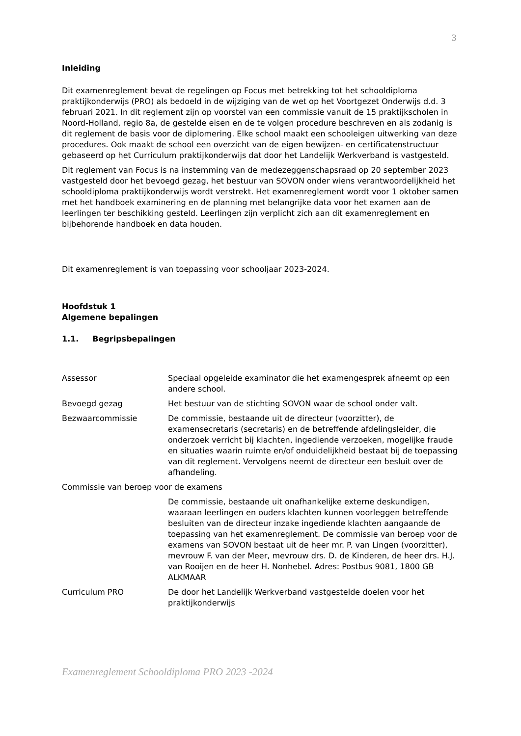3
Inleiding
Dit examenreglement bevat de regelingen op Focus met betrekking tot het schooldiploma praktijkonderwijs (PRO) als bedoeld in de wijziging van de wet op het Voortgezet Onderwijs d.d. 3 februari 2021. In dit reglement zijn op voorstel van een commissie vanuit de 15 praktijkscholen in Noord-Holland, regio 8a, de gestelde eisen en de te volgen procedure beschreven en als zodanig is dit reglement de basis voor de diplomering. Elke school maakt een schooleigen uitwerking van deze procedures. Ook maakt de school een overzicht van de eigen bewijzen- en certificatenstructuur gebaseerd op het Curriculum praktijkonderwijs dat door het Landelijk Werkverband is vastgesteld.
Dit reglement van Focus is na instemming van de medezeggenschapsraad op 20 september 2023 vastgesteld door het bevoegd gezag, het bestuur van SOVON onder wiens verantwoordelijkheid het schooldiploma praktijkonderwijs wordt verstrekt. Het examenreglement wordt voor 1 oktober samen met het handboek examinering en de planning met belangrijke data voor het examen aan de leerlingen ter beschikking gesteld. Leerlingen zijn verplicht zich aan dit examenreglement en bijbehorende handboek en data houden.
Dit examenreglement is van toepassing voor schooljaar 2023-2024.
Hoofdstuk 1
Algemene bepalingen
1.1. Begripsbepalingen
Assessor Speciaal opgeleide examinator die het examengesprek afneemt op een andere school.
Bevoegd gezag Het bestuur van de stichting SOVON waar de school onder valt.
Bezwaarcommissie De commissie, bestaande uit de directeur (voorzitter), de examensecretaris (secretaris) en de betreffende afdelingsleider, die onderzoek verricht bij klachten, ingediende verzoeken, mogelijke fraude en situaties waarin ruimte en/of onduidelijkheid bestaat bij de toepassing van dit reglement. Vervolgens neemt de directeur een besluit over de afhandeling.
Commissie van beroep voor de examens
De commissie, bestaande uit onafhankelijke externe deskundigen, waaraan leerlingen en ouders klachten kunnen voorleggen betreffende besluiten van de directeur inzake ingediende klachten aangaande de toepassing van het examenreglement. De commissie van beroep voor de examens van SOVON bestaat uit de heer mr. P. van Lingen (voorzitter), mevrouw F. van der Meer, mevrouw drs. D. de Kinderen, de heer drs. H.J. van Rooijen en de heer H. Nonhebel. Adres: Postbus 9081, 1800 GB ALKMAAR
Curriculum PRO De door het Landelijk Werkverband vastgestelde doelen voor het praktijkonderwijs
Examenreglement Schooldiploma PRO 2023 -2024